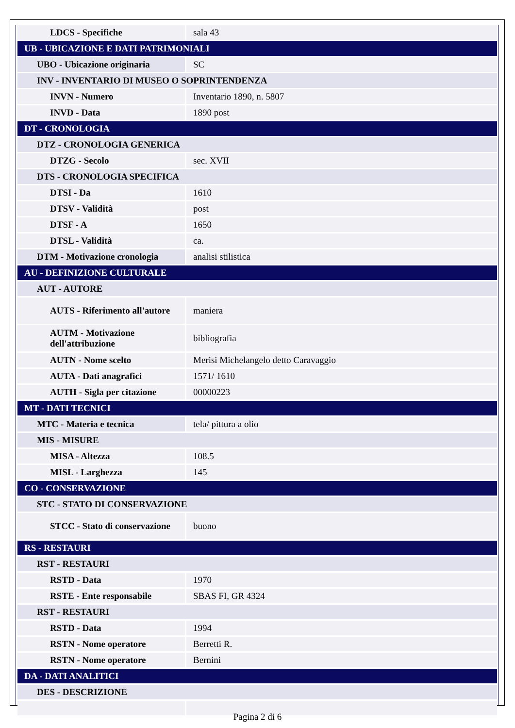| LDCS - Specifiche | sala 43 |
| UB - UBICAZIONE E DATI PATRIMONIALI | |
| UBO - Ubicazione originaria | SC |
| INV - INVENTARIO DI MUSEO O SOPRINTENDENZA | |
| INVN - Numero | Inventario 1890, n. 5807 |
| INVD - Data | 1890 post |
| DT - CRONOLOGIA | |
| DTZ - CRONOLOGIA GENERICA | |
| DTZG - Secolo | sec. XVII |
| DTS - CRONOLOGIA SPECIFICA | |
| DTSI - Da | 1610 |
| DTSV - Validità | post |
| DTSF - A | 1650 |
| DTSL - Validità | ca. |
| DTM - Motivazione cronologia | analisi stilistica |
| AU - DEFINIZIONE CULTURALE | |
| AUT - AUTORE | |
| AUTS - Riferimento all'autore | maniera |
| AUTM - Motivazione dell'attribuzione | bibliografia |
| AUTN - Nome scelto | Merisi Michelangelo detto Caravaggio |
| AUTA - Dati anagrafici | 1571/ 1610 |
| AUTH - Sigla per citazione | 00000223 |
| MT - DATI TECNICI | |
| MTC - Materia e tecnica | tela/ pittura a olio |
| MIS - MISURE | |
| MISA - Altezza | 108.5 |
| MISL - Larghezza | 145 |
| CO - CONSERVAZIONE | |
| STC - STATO DI CONSERVAZIONE | |
| STCC - Stato di conservazione | buono |
| RS - RESTAURI | |
| RST - RESTAURI | |
| RSTD - Data | 1970 |
| RSTE - Ente responsabile | SBAS FI, GR 4324 |
| RST - RESTAURI | |
| RSTD - Data | 1994 |
| RSTN - Nome operatore | Berretti R. |
| RSTN - Nome operatore | Bernini |
| DA - DATI ANALITICI | |
| DES - DESCRIZIONE | |
Pagina 2 di 6